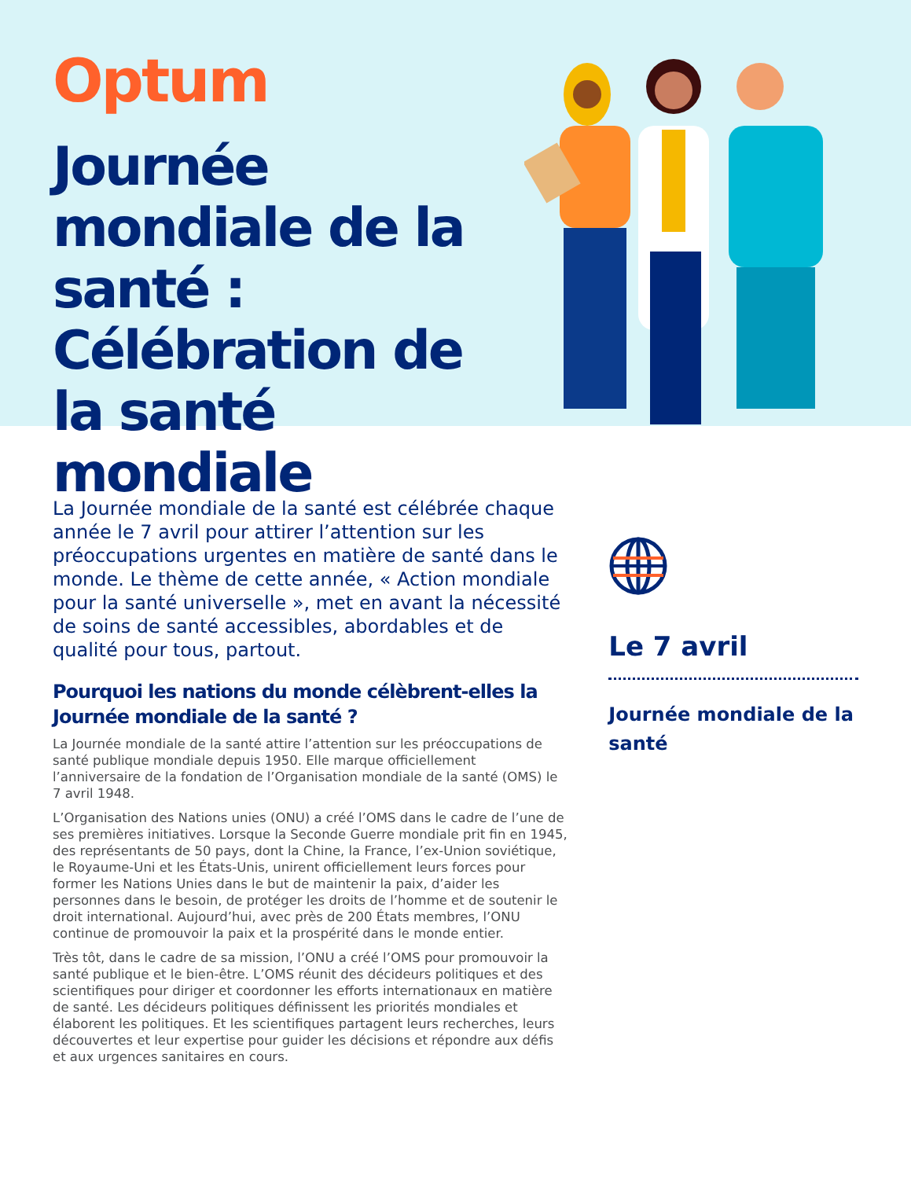Optum
Journée mondiale de la santé : Célébration de la santé mondiale
La Journée mondiale de la santé est célébrée chaque année le 7 avril pour attirer l’attention sur les préoccupations urgentes en matière de santé dans le monde. Le thème de cette année, « Action mondiale pour la santé universelle », met en avant la nécessité de soins de santé accessibles, abordables et de qualité pour tous, partout.
Pourquoi les nations du monde célèbrent-elles la Journée mondiale de la santé ?
La Journée mondiale de la santé attire l’attention sur les préoccupations de santé publique mondiale depuis 1950. Elle marque officiellement l’anniversaire de la fondation de l’Organisation mondiale de la santé (OMS) le 7 avril 1948.
L’Organisation des Nations unies (ONU) a créé l’OMS dans le cadre de l’une de ses premières initiatives. Lorsque la Seconde Guerre mondiale prit fin en 1945, des représentants de 50 pays, dont la Chine, la France, l’ex-Union soviétique, le Royaume-Uni et les États-Unis, unirent officiellement leurs forces pour former les Nations Unies dans le but de maintenir la paix, d’aider les personnes dans le besoin, de protéger les droits de l’homme et de soutenir le droit international. Aujourd’hui, avec près de 200 États membres, l’ONU continue de promouvoir la paix et la prospérité dans le monde entier.
Très tôt, dans le cadre de sa mission, l’ONU a créé l’OMS pour promouvoir la santé publique et le bien-être. L’OMS réunit des décideurs politiques et des scientifiques pour diriger et coordonner les efforts internationaux en matière de santé. Les décideurs politiques définissent les priorités mondiales et élaborent les politiques. Et les scientifiques partagent leurs recherches, leurs découvertes et leur expertise pour guider les décisions et répondre aux défis et aux urgences sanitaires en cours.
Le 7 avril
Journée mondiale de la santé